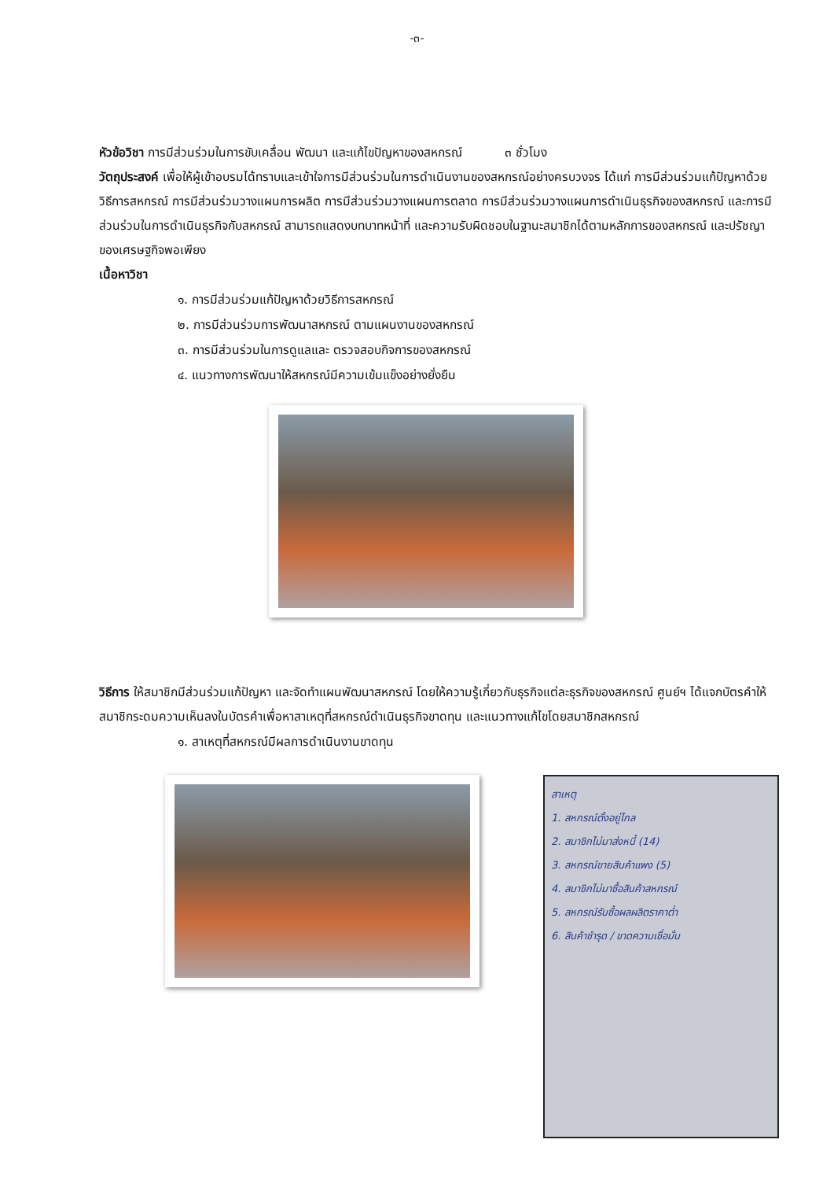-๓-
หัวข้อวิชา การมีส่วนร่วมในการขับเคลื่อน พัฒนา และแก้ไขปัญหาของสหกรณ์ ๓ ชั่วโมง
วัตถุประสงค์ เพื่อให้ผู้เข้าอบรมได้ทราบและเข้าใจการมีส่วนร่วมในการดำเนินงานของสหกรณ์อย่างครบวงจร ได้แก่ การมีส่วนร่วมแก้ปัญหาด้วยวิธีการสหกรณ์ การมีส่วนร่วมวางแผนการผลิต การมีส่วนร่วมวางแผนการตลาด การมีส่วนร่วมวางแผนการดำเนินธุรกิจของสหกรณ์ และการมีส่วนร่วมในการดำเนินธุรกิจกับสหกรณ์ สามารถแสดงบทบาทหน้าที่ และความรับผิดชอบในฐานะสมาชิกได้ตามหลักการของสหกรณ์ และปรัชญาของเศรษฐกิจพอเพียง
เนื้อหาวิชา
๑. การมีส่วนร่วมแก้ปัญหาด้วยวิธีการสหกรณ์
๒. การมีส่วนร่วมการพัฒนาสหกรณ์ ตามแผนงานของสหกรณ์
๓. การมีส่วนร่วมในการดูแลและ ตรวจสอบกิจการของสหกรณ์
๔. แนวทางการพัฒนาให้สหกรณ์มีความเข้มแข็งอย่างยั่งยืน
วิธีการ ให้สมาชิกมีส่วนร่วมแก้ปัญหา และจัดทำแผนพัฒนาสหกรณ์ โดยให้ความรู้เกี่ยวกับธุรกิจแต่ละธุรกิจของสหกรณ์ ศูนย์ฯ ได้แจกบัตรคำให้สมาชิกระดมความเห็นลงในบัตรคำเพื่อหาสาเหตุที่สหกรณ์ดำเนินธุรกิจขาดทุน และแนวทางแก้ไขโดยสมาชิกสหกรณ์
๑. สาเหตุที่สหกรณ์มีผลการดำเนินงานขาดทุน
สาเหตุ
1. สหกรณ์ตั้งอยู่ไกล
2. สมาชิกไม่มาส่งหนี้ (14)
3. สหกรณ์ขายสินค้าแพง (5)
4. สมาชิกไม่มาซื้อสินค้าสหกรณ์
5. สหกรณ์รับซื้อผลผลิตราคาต่ำ
6. สินค้าชำรุด / ขาดความเชื่อมั่น